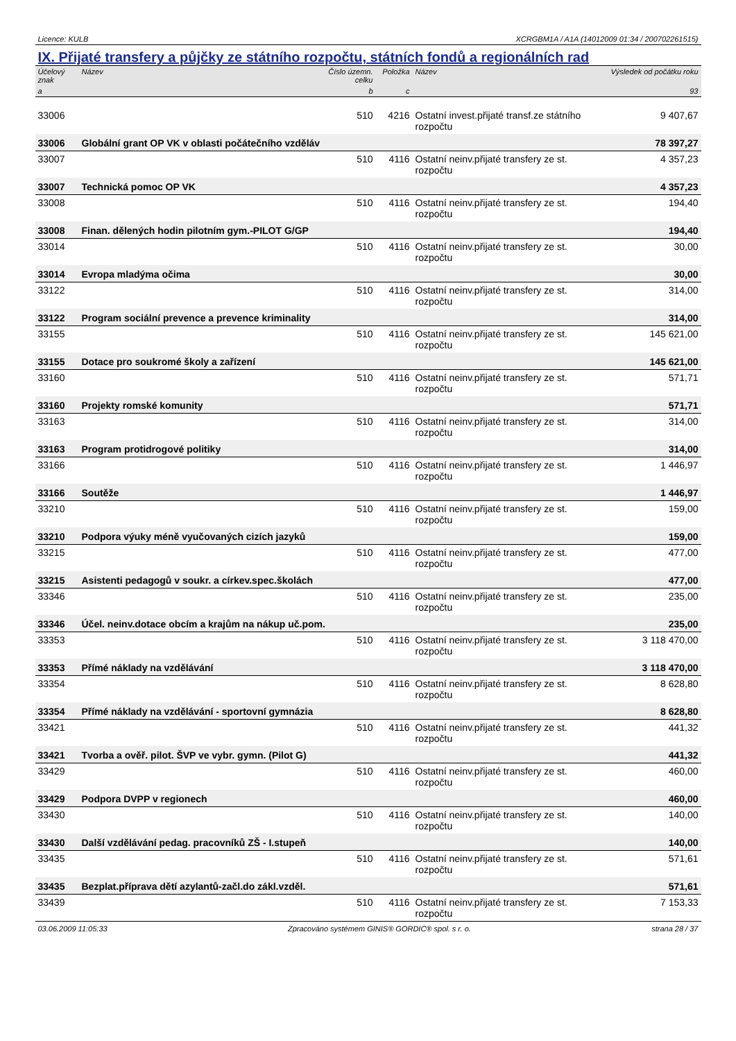Licence: KULB XCRGBM1A / A1A (14012009 01:34 / 200702261515)
IX. Přijaté transfery a půjčky ze státního rozpočtu, státních fondů a regionálních rad
| Účelový znak | Název | Číslo územn. celku | Položka | Název | Výsledek od počátku roku |
| --- | --- | --- | --- | --- | --- |
| a | | b | c | | 93 |
| 33006 | | 510 | 4216 | Ostatní invest.přijaté transf.ze státního rozpočtu | 9 407,67 |
| 33006 | Globální grant OP VK v oblasti počátečního vzděláv | | | | 78 397,27 |
| 33007 | | 510 | 4116 | Ostatní neinv.přijaté transfery ze st. rozpočtu | 4 357,23 |
| 33007 | Technická pomoc OP VK | | | | 4 357,23 |
| 33008 | | 510 | 4116 | Ostatní neinv.přijaté transfery ze st. rozpočtu | 194,40 |
| 33008 | Finan. dělených hodin pilotním gym.-PILOT G/GP | | | | 194,40 |
| 33014 | | 510 | 4116 | Ostatní neinv.přijaté transfery ze st. rozpočtu | 30,00 |
| 33014 | Evropa mladýma očima | | | | 30,00 |
| 33122 | | 510 | 4116 | Ostatní neinv.přijaté transfery ze st. rozpočtu | 314,00 |
| 33122 | Program sociální prevence a prevence kriminality | | | | 314,00 |
| 33155 | | 510 | 4116 | Ostatní neinv.přijaté transfery ze st. rozpočtu | 145 621,00 |
| 33155 | Dotace pro soukromé školy a zařízení | | | | 145 621,00 |
| 33160 | | 510 | 4116 | Ostatní neinv.přijaté transfery ze st. rozpočtu | 571,71 |
| 33160 | Projekty romské komunity | | | | 571,71 |
| 33163 | | 510 | 4116 | Ostatní neinv.přijaté transfery ze st. rozpočtu | 314,00 |
| 33163 | Program protidrogové politiky | | | | 314,00 |
| 33166 | | 510 | 4116 | Ostatní neinv.přijaté transfery ze st. rozpočtu | 1 446,97 |
| 33166 | Soutěže | | | | 1 446,97 |
| 33210 | | 510 | 4116 | Ostatní neinv.přijaté transfery ze st. rozpočtu | 159,00 |
| 33210 | Podpora výuky méně vyučovaných cizích jazyků | | | | 159,00 |
| 33215 | | 510 | 4116 | Ostatní neinv.přijaté transfery ze st. rozpočtu | 477,00 |
| 33215 | Asistenti pedagogů v soukr. a církev.spec.školách | | | | 477,00 |
| 33346 | | 510 | 4116 | Ostatní neinv.přijaté transfery ze st. rozpočtu | 235,00 |
| 33346 | Účel. neinv.dotace obcím a krajům na nákup uč.pom. | | | | 235,00 |
| 33353 | | 510 | 4116 | Ostatní neinv.přijaté transfery ze st. rozpočtu | 3 118 470,00 |
| 33353 | Přímé náklady na vzdělávání | | | | 3 118 470,00 |
| 33354 | | 510 | 4116 | Ostatní neinv.přijaté transfery ze st. rozpočtu | 8 628,80 |
| 33354 | Přímé náklady na vzdělávání - sportovní gymnázia | | | | 8 628,80 |
| 33421 | | 510 | 4116 | Ostatní neinv.přijaté transfery ze st. rozpočtu | 441,32 |
| 33421 | Tvorba a ověř. pilot. ŠVP ve vybr. gymn. (Pilot G) | | | | 441,32 |
| 33429 | | 510 | 4116 | Ostatní neinv.přijaté transfery ze st. rozpočtu | 460,00 |
| 33429 | Podpora DVPP v regionech | | | | 460,00 |
| 33430 | | 510 | 4116 | Ostatní neinv.přijaté transfery ze st. rozpočtu | 140,00 |
| 33430 | Další vzdělávání pedag. pracovníků ZŠ - I.stupeň | | | | 140,00 |
| 33435 | | 510 | 4116 | Ostatní neinv.přijaté transfery ze st. rozpočtu | 571,61 |
| 33435 | Bezplat.příprava dětí azylantů-začl.do zákl.vzděl. | | | | 571,61 |
| 33439 | | 510 | 4116 | Ostatní neinv.přijaté transfery ze st. rozpočtu | 7 153,33 |
03.06.2009 11:05:33 Zpracováno systémem GINIS® GORDIC® spol. s r. o. strana 28 / 37